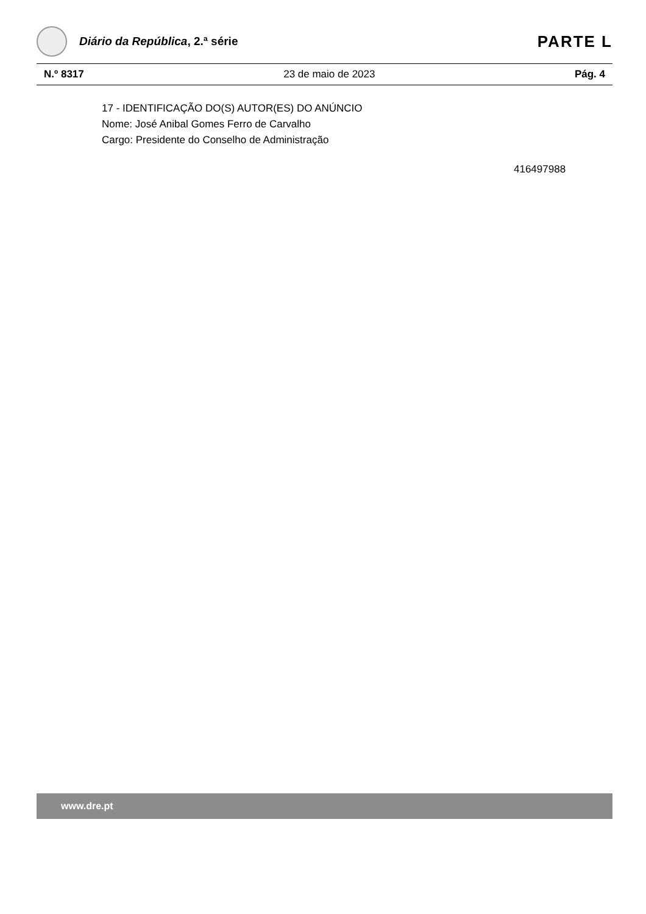Diário da República, 2.ª série
PARTE L
N.º 8317 23 de maio de 2023 Pág. 4
17 - IDENTIFICAÇÃO DO(S) AUTOR(ES) DO ANÚNCIO
Nome: José Anibal Gomes Ferro de Carvalho
Cargo: Presidente do Conselho de Administração
416497988
www.dre.pt